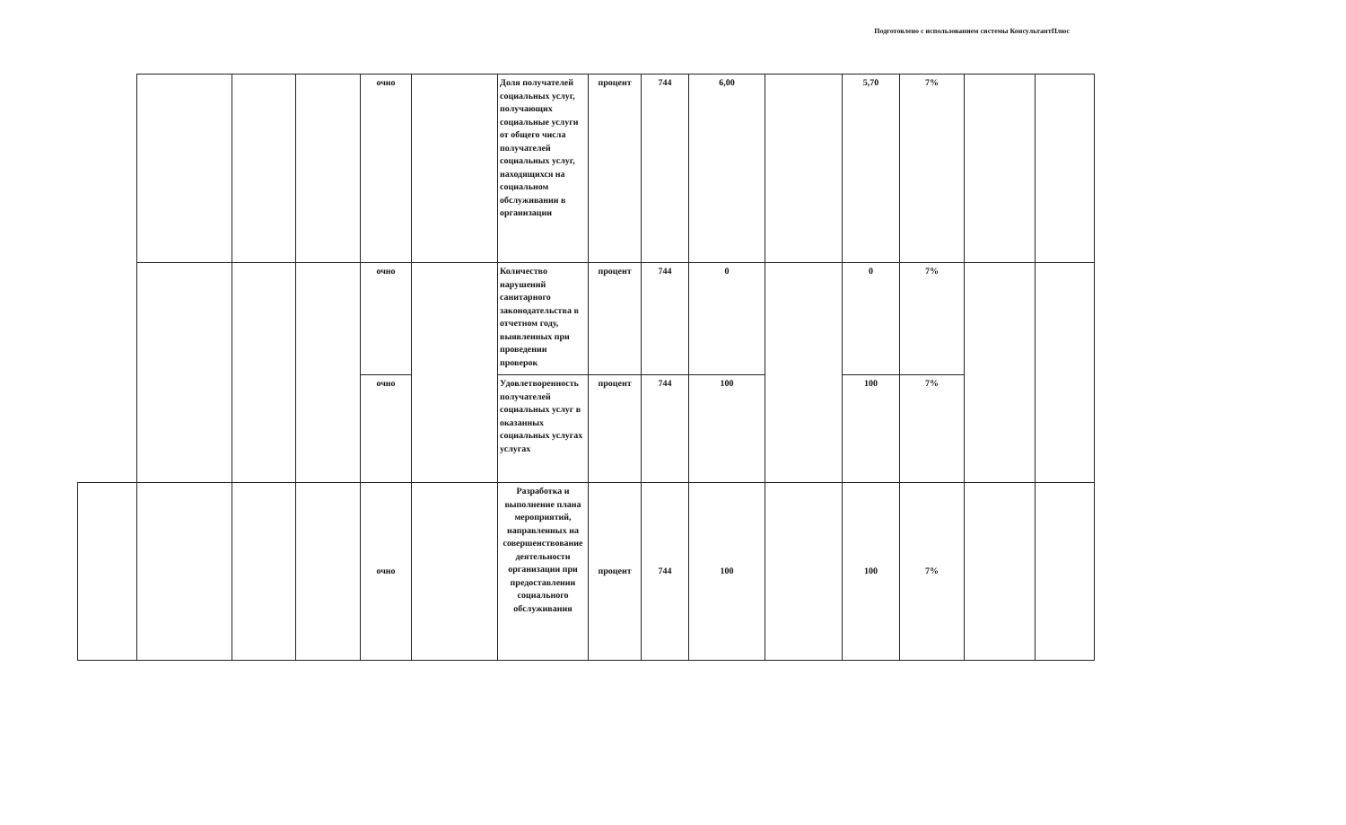Подготовлено с использованием системы КонсультантПлюс
| | | | | очно | | Доля получателей социальных услуг, получающих социальные услуги от общего числа получателей социальных услуг, находящихся на социальном обслуживании в организации | процент | 744 | 6,00 | | 5,70 | 7% | | |
| | | | | очно | | Количество нарушений санитарного законодательства в отчетном году, выявленных при проведении проверок | процент | 744 | 0 | | 0 | 7% | | |
| | | | | очно | | Удовлетворенность получателей социальных услуг в оказанных социальных услугах услугах | процент | 744 | 100 | | 100 | 7% | | |
| | | | | очно | | Разработка и выполнение плана мероприятий, направленных на совершенствование деятельности организации при предоставлении социального обслуживания | процент | 744 | 100 | | 100 | 7% | | |